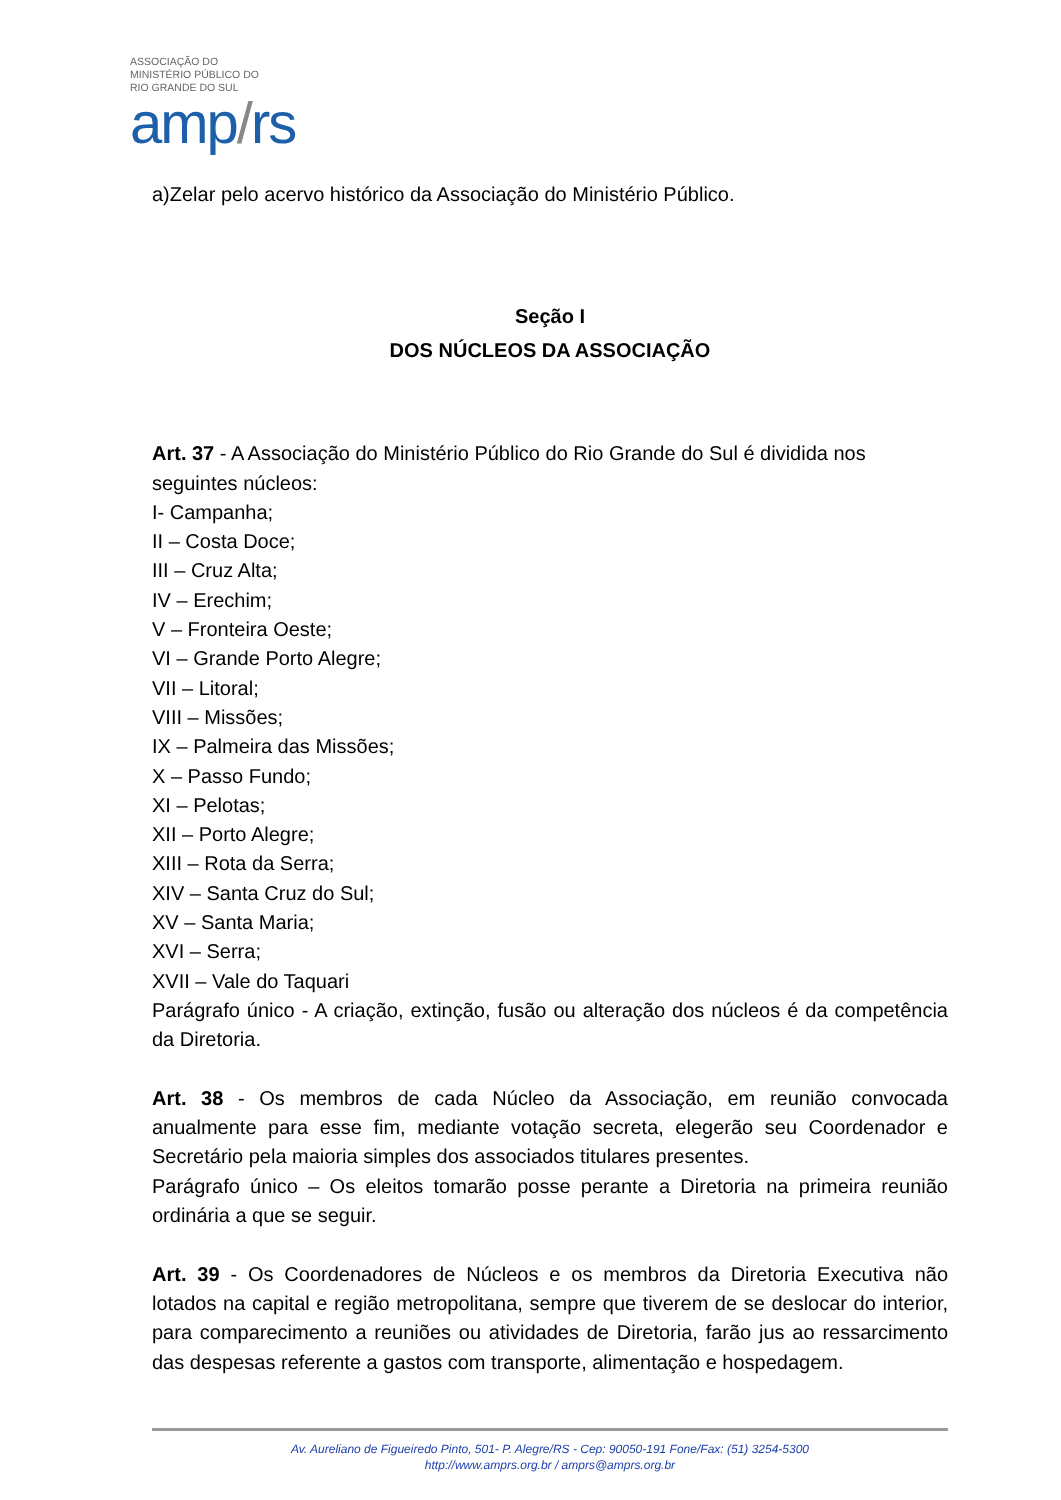ASSOCIAÇÃO DO
MINISTÉRIO PÚBLICO DO
RIO GRANDE DO SUL
amp/rs
a)Zelar pelo acervo histórico da Associação do Ministério Público.
Seção I
DOS NÚCLEOS DA ASSOCIAÇÃO
Art. 37 - A Associação do Ministério Público do Rio Grande do Sul é dividida nos seguintes núcleos:
I- Campanha;
II – Costa Doce;
III – Cruz Alta;
IV – Erechim;
V – Fronteira Oeste;
VI – Grande Porto Alegre;
VII – Litoral;
VIII – Missões;
IX – Palmeira das Missões;
X – Passo Fundo;
XI – Pelotas;
XII – Porto Alegre;
XIII – Rota da Serra;
XIV – Santa Cruz do Sul;
XV – Santa Maria;
XVI – Serra;
XVII – Vale do Taquari
Parágrafo único - A criação, extinção, fusão ou alteração dos núcleos é da competência da Diretoria.
Art. 38 - Os membros de cada Núcleo da Associação, em reunião convocada anualmente para esse fim, mediante votação secreta, elegerão seu Coordenador e Secretário pela maioria simples dos associados titulares presentes.
Parágrafo único – Os eleitos tomarão posse perante a Diretoria na primeira reunião ordinária a que se seguir.
Art. 39 - Os Coordenadores de Núcleos e os membros da Diretoria Executiva não lotados na capital e região metropolitana, sempre que tiverem de se deslocar do interior, para comparecimento a reuniões ou atividades de Diretoria, farão jus ao ressarcimento das despesas referente a gastos com transporte, alimentação e hospedagem.
Av. Aureliano de Figueiredo Pinto, 501- P. Alegre/RS - Cep: 90050-191 Fone/Fax: (51) 3254-5300
http://www.amprs.org.br / amprs@amprs.org.br